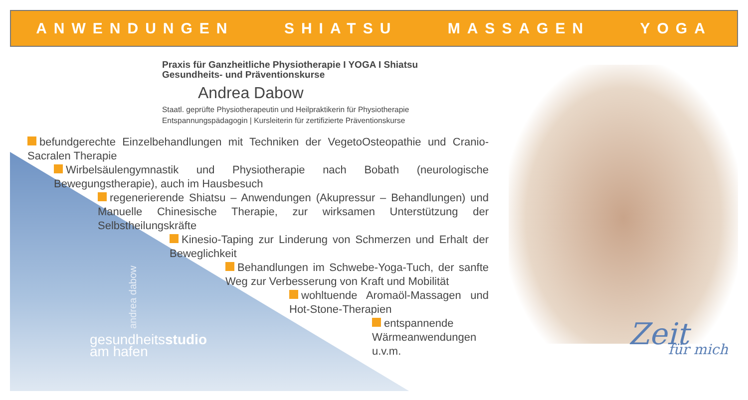ANWENDUNGEN SHIATSU MASSAGEN YOGA
Praxis für Ganzheitliche Physiotherapie I YOGA I Shiatsu
Gesundheits- und Präventionskurse
Andrea Dabow
Staatl. geprüfte Physiotherapeutin und Heilpraktikerin für Physiotherapie
Entspannungspädagogin | Kursleiterin für zertifizierte Präventionskurse
befundgerechte Einzelbehandlungen mit Techniken der VegetoOsteopathie und Cranio-Sacralen Therapie
Wirbelsäulengymnastik und Physiotherapie nach Bobath (neurologische Bewegungstherapie), auch im Hausbesuch
regenerierende Shiatsu – Anwendungen (Akupressur – Behandlungen) und Manuelle Chinesische Therapie, zur wirksamen Unterstützung der Selbstheilungskräfte
Kinesio-Taping zur Linderung von Schmerzen und Erhalt der Beweglichkeit
Behandlungen im Schwebe-Yoga-Tuch, der sanfte Weg zur Verbesserung von Kraft und Mobilität
wohltuende Aromaöl-Massagen und Hot-Stone-Therapien
entspannende Wärmeanwendungen u.v.m.
andrea dabow
gesundheitsstudio
am hafen
Zeit
für mich